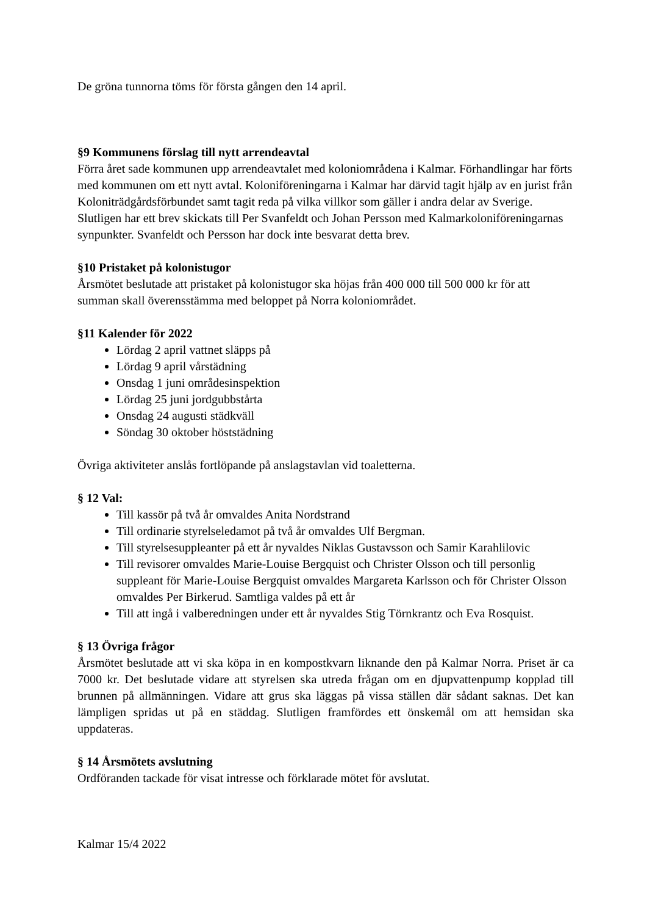De gröna tunnorna töms för första gången den 14 april.
§9 Kommunens förslag till nytt arrendeavtal
Förra året sade kommunen upp arrendeavtalet med koloniområdena i Kalmar. Förhandlingar har förts med kommunen om ett nytt avtal. Koloniföreningarna i Kalmar har därvid tagit hjälp av en jurist från Koloniträdgårdsförbundet samt tagit reda på vilka villkor som gäller i andra delar av Sverige. Slutligen har ett brev skickats till Per Svanfeldt och Johan Persson med Kalmarkoloniföreningarnas synpunkter. Svanfeldt och Persson har dock inte besvarat detta brev.
§10 Pristaket på kolonistugor
Årsmötet beslutade att pristaket på kolonistugor ska höjas från 400 000 till 500 000 kr för att summan skall överensstämma med beloppet på Norra koloniområdet.
§11 Kalender för 2022
Lördag 2 april vattnet släpps på
Lördag 9 april vårstädning
Onsdag 1 juni områdesinspektion
Lördag 25 juni jordgubbstårta
Onsdag 24 augusti städkväll
Söndag 30 oktober höststädning
Övriga aktiviteter anslås fortlöpande på anslagstavlan vid toaletterna.
§ 12 Val:
Till kassör på två år omvaldes Anita Nordstrand
Till ordinarie styrelseledamot på två år omvaldes Ulf Bergman.
Till styrelsesuppleanter på ett år nyvaldes Niklas Gustavsson och Samir Karahlilovic
Till revisorer omvaldes Marie-Louise Bergquist och Christer Olsson och till personlig suppleant för Marie-Louise Bergquist omvaldes Margareta Karlsson och för Christer Olsson omvaldes Per Birkerud. Samtliga valdes på ett år
Till att ingå i valberedningen under ett år nyvaldes Stig Törnkrantz och Eva Rosquist.
§ 13 Övriga frågor
Årsmötet beslutade att vi ska köpa in en kompostkvarn liknande den på Kalmar Norra. Priset är ca 7000 kr. Det beslutade vidare att styrelsen ska utreda frågan om en djupvattenpump kopplad till brunnen på allmänningen. Vidare att grus ska läggas på vissa ställen där sådant saknas. Det kan lämpligen spridas ut på en städdag. Slutligen framfördes ett önskemål om att hemsidan ska uppdateras.
§ 14 Årsmötets avslutning
Ordföranden tackade för visat intresse och förklarade mötet för avslutat.
Kalmar 15/4 2022